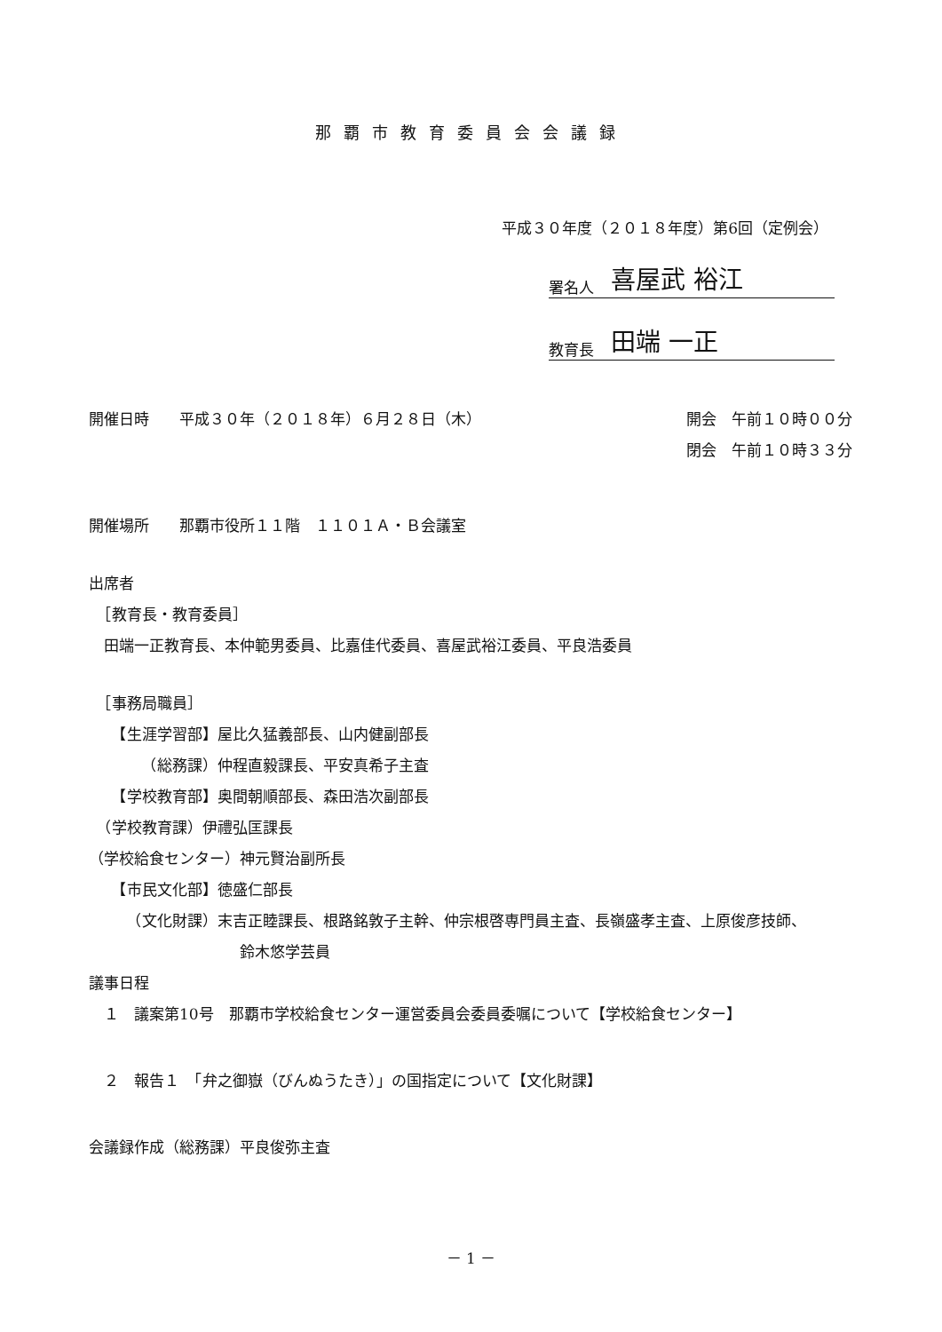那覇市教育委員会会議録
平成３０年度（２０１８年度）第6回（定例会）
署名人 喜屋武 裕江
教育長 田端 一正
開催日時　　平成３０年（２０１８年）６月２８日（木）
開会　午前１０時００分
閉会　午前１０時３３分
開催場所　　那覇市役所１１階　１１０１Ａ・Ｂ会議室
出席者
　［教育長・教育委員］
　田端一正教育長、本仲範男委員、比嘉佳代委員、喜屋武裕江委員、平良浩委員
　［事務局職員］
　　【生涯学習部】屋比久猛義部長、山内健副部長
　　　　（総務課）仲程直毅課長、平安真希子主査
　　【学校教育部】奥間朝順部長、森田浩次副部長
　（学校教育課）伊禮弘匡課長
（学校給食センター）神元賢治副所長
　　【市民文化部】徳盛仁部長
　　　（文化財課）末吉正睦課長、根路銘敦子主幹、仲宗根啓専門員主査、長嶺盛孝主査、上原俊彦技師、
鈴木悠学芸員
議事日程
　１　議案第10号　那覇市学校給食センター運営委員会委員委嘱について【学校給食センター】
　２　報告１　「弁之御嶽（びんぬうたき）」の国指定について【文化財課】
会議録作成（総務課）平良俊弥主査
－ 1 －